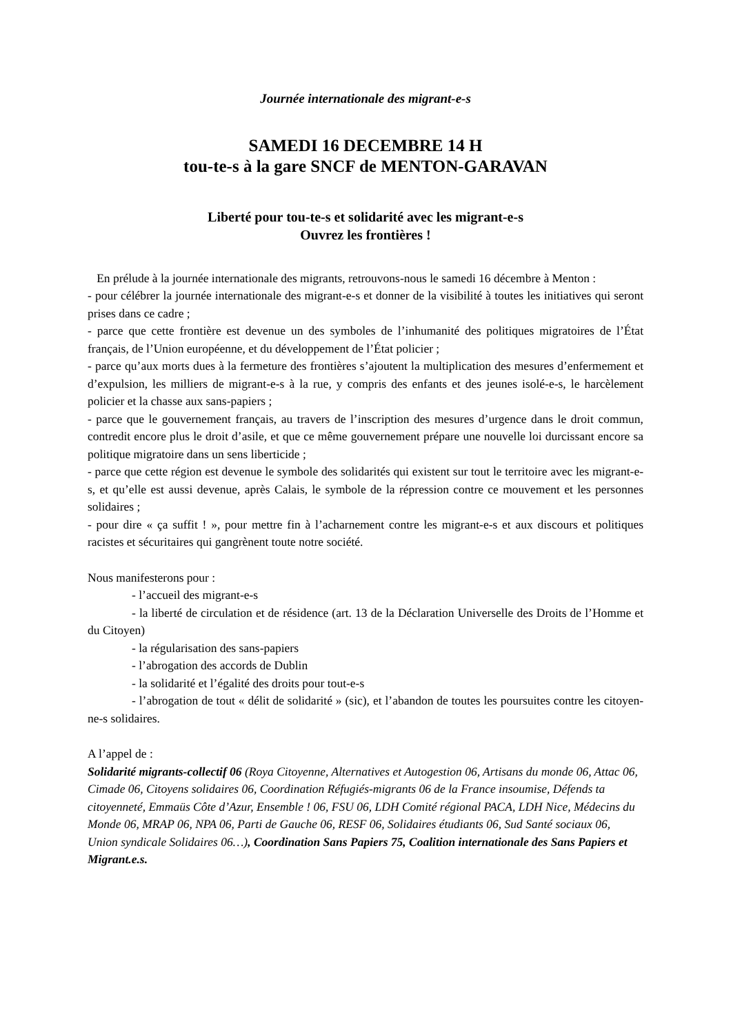Journée internationale des migrant-e-s
SAMEDI 16 DECEMBRE 14 H
tou-te-s à la gare SNCF de MENTON-GARAVAN
Liberté pour tou-te-s et solidarité avec les migrant-e-s
Ouvrez les frontières !
En prélude à la journée internationale des migrants, retrouvons-nous le samedi 16 décembre à Menton :
- pour célébrer la journée internationale des migrant-e-s et donner de la visibilité à toutes les initiatives qui seront prises dans ce cadre ;
- parce que cette frontière est devenue un des symboles de l’inhumanité des politiques migratoires de l’État français, de l’Union européenne, et du développement de l’État policier ;
- parce qu’aux morts dues à la fermeture des frontières s’ajoutent la multiplication des mesures d’enfermement et d’expulsion, les milliers de migrant-e-s à la rue, y compris des enfants et des jeunes isolé-e-s, le harcèlement policier et la chasse aux sans-papiers ;
- parce que le gouvernement français, au travers de l’inscription des mesures d’urgence dans le droit commun, contredit encore plus le droit d’asile, et que ce même gouvernement prépare une nouvelle loi durcissant encore sa politique migratoire dans un sens liberticide ;
- parce que cette région est devenue le symbole des solidarités qui existent sur tout le territoire avec les migrant-e-s, et qu’elle est aussi devenue, après Calais, le symbole de la répression contre ce mouvement et les personnes solidaires ;
- pour dire « ça suffit ! », pour mettre fin à l’acharnement contre les migrant-e-s et aux discours et politiques racistes et sécuritaires qui gangrènent toute notre société.
Nous manifesterons pour :
- l’accueil des migrant-e-s
- la liberté de circulation et de résidence (art. 13 de la Déclaration Universelle des Droits de l’Homme et du Citoyen)
- la régularisation des sans-papiers
- l’abrogation des accords de Dublin
- la solidarité et l’égalité des droits pour tout-e-s
- l’abrogation de tout « délit de solidarité » (sic), et l’abandon de toutes les poursuites contre les citoyen-ne-s solidaires.
A l’appel de :
Solidarité migrants-collectif 06 (Roya Citoyenne, Alternatives et Autogestion 06, Artisans du monde 06, Attac 06, Cimade 06, Citoyens solidaires 06, Coordination Réfugiés-migrants 06 de la France insoumise, Défends ta citoyenneté, Emmaüs Côte d’Azur, Ensemble ! 06, FSU 06, LDH Comité régional PACA, LDH Nice, Médecins du Monde 06, MRAP 06, NPA 06, Parti de Gauche 06, RESF 06, Solidaires étudiants 06, Sud Santé sociaux 06, Union syndicale Solidaires 06…), Coordination Sans Papiers 75, Coalition internationale des Sans Papiers et Migrant.e.s.